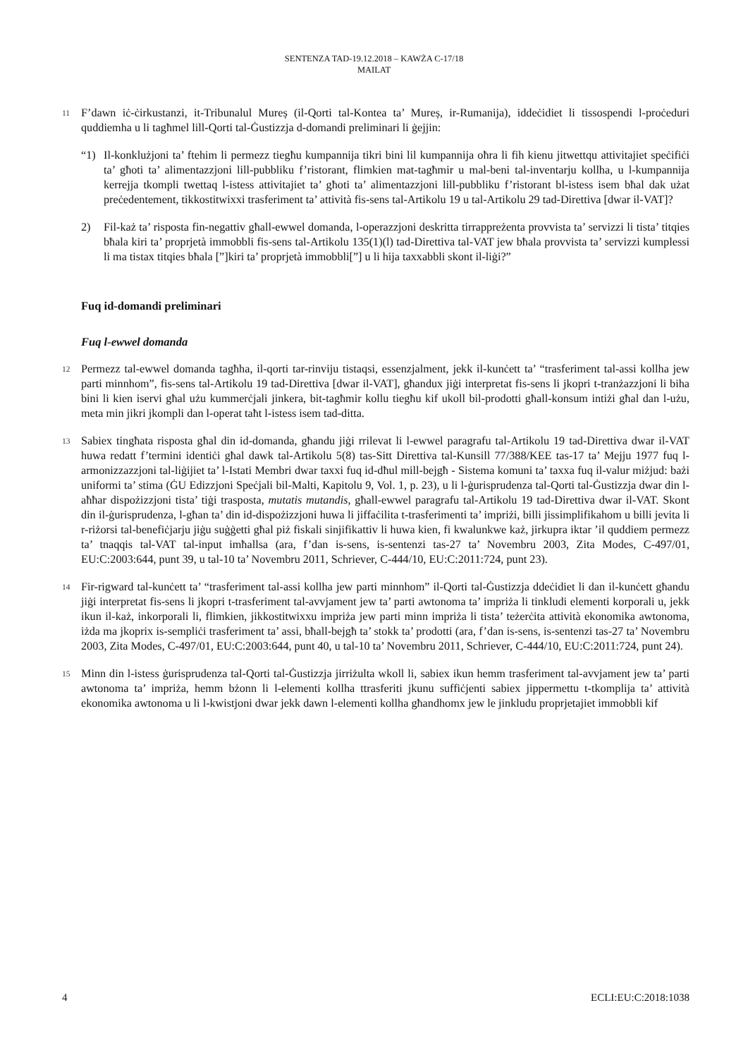SENTENZA TAD-19.12.2018 – KAWŻA C-17/18
MAILAT
11
F’dawn iċ-ċirkustanzi, it-Tribunalul Mureș (il-Qorti tal-Kontea ta’ Mureș, ir-Rumanija), iddeċidiet li tissospendi l-proċeduri quddiemha u li tagħmel lill-Qorti tal-Ġustizzja d-domandi preliminari li ġejjin:
“1) Il-konklużjoni ta’ ftehim li permezz tiegħu kumpannija tikri bini lil kumpannija oħra li fih kienu jitwettqu attivitajiet speċifiċi ta’ għoti ta’ alimentazzjoni lill-pubbliku f’ristorant, flimkien mat-tagħmir u mal-beni tal-inventarju kollha, u l-kumpannija kerrejja tkompli twettaq l-istess attivitajiet ta’ għoti ta’ alimentazzjoni lill-pubbliku f’ristorant bl-istess isem bħal dak użat preċedentement, tikkostitwixxi trasferiment ta’ attività fis-sens tal-Artikolu 19 u tal-Artikolu 29 tad-Direttiva [dwar il-VAT]?
2) Fil-każ ta’ risposta fin-negattiv għall-ewwel domanda, l-operazzjoni deskritta tirrappreżenta provvista ta’ servizzi li tista’ titqies bħala kiri ta’ proprjetà immobbli fis-sens tal-Artikolu 135(1)(l) tad-Direttiva tal-VAT jew bħala provvista ta’ servizzi kumplessi li ma tistax titqies bħala [”]kiri ta’ proprjetà immobbli[”] u li hija taxxabbli skont il-liġi?”
Fuq id-domandi preliminari
Fuq l-ewwel domanda
12
Permezz tal-ewwel domanda tagħha, il-qorti tar-rinviju tistaqsi, essenzjalment, jekk il-kunċett ta’ “trasferiment tal-assi kollha jew parti minnhom”, fis-sens tal-Artikolu 19 tad-Direttiva [dwar il-VAT], għandux jiġi interpretat fis-sens li jkopri t-tranżazzjoni li biha bini li kien iservi għal użu kummerċjali jinkera, bit-tagħmir kollu tiegħu kif ukoll bil-prodotti għall-konsum intiżi għal dan l-użu, meta min jikri jkompli dan l-operat taħt l-istess isem tad-ditta.
13
Sabiex tingħata risposta għal din id-domanda, għandu jiġi rrilevat li l-ewwel paragrafu tal-Artikolu 19 tad-Direttiva dwar il-VAT huwa redatt f’termini identiċi għal dawk tal-Artikolu 5(8) tas-Sitt Direttiva tal-Kunsill 77/388/KEE tas-17 ta’ Mejju 1977 fuq l-armonizzazzjoni tal-liġijiet ta’ l-Istati Membri dwar taxxi fuq id-dħul mill-bejgħ - Sistema komuni ta’ taxxa fuq il-valur miżjud: bażi uniformi ta’ stima (ĠU Edizzjoni Speċjali bil-Malti, Kapitolu 9, Vol. 1, p. 23), u li l-ġurisprudenza tal-Qorti tal-Ġustizzja dwar din l-aħħar dispożizzjoni tista’ tiġi trasposta, mutatis mutandis, għall-ewwel paragrafu tal-Artikolu 19 tad-Direttiva dwar il-VAT. Skont din il-ġurisprudenza, l-għan ta’ din id-dispożizzjoni huwa li jiffaċilita t-trasferimenti ta’ impriżi, billi jissimplifikahom u billi jevita li r-riżorsi tal-benefiċjarju jiġu suġġetti għal piż fiskali sinjifikattiv li huwa kien, fi kwalunkwe każ, jirkupra iktar ’il quddiem permezz ta’ tnaqqis tal-VAT tal-input imħallsa (ara, f’dan is-sens, is-sentenzi tas-27 ta’ Novembru 2003, Zita Modes, C-497/01, EU:C:2003:644, punt 39, u tal-10 ta’ Novembru 2011, Schriever, C-444/10, EU:C:2011:724, punt 23).
14
Fir-rigward tal-kunċett ta’ “trasferiment tal-assi kollha jew parti minnhom” il-Qorti tal-Ġustizzja ddeċidiet li dan il-kunċett għandu jiġi interpretat fis-sens li jkopri t-trasferiment tal-avvjament jew ta’ parti awtonoma ta’ impriża li tinkludi elementi korporali u, jekk ikun il-każ, inkorporali li, flimkien, jikkostitwixxu impriża jew parti minn impriża li tista’ teżerċita attività ekonomika awtonoma, iżda ma jkoprix is-sempliċi trasferiment ta’ assi, bħall-bejgħ ta’ stokk ta’ prodotti (ara, f’dan is-sens, is-sentenzi tas-27 ta’ Novembru 2003, Zita Modes, C-497/01, EU:C:2003:644, punt 40, u tal-10 ta’ Novembru 2011, Schriever, C-444/10, EU:C:2011:724, punt 24).
15
Minn din l-istess ġurisprudenza tal-Qorti tal-Ġustizzja jirriżulta wkoll li, sabiex ikun hemm trasferiment tal-avvjament jew ta’ parti awtonoma ta’ impriża, hemm bżonn li l-elementi kollha ttrasferiti jkunu suffiċjenti sabiex jippermettu t-tkomplija ta’ attività ekonomika awtonoma u li l-kwistjoni dwar jekk dawn l-elementi kollha għandhomx jew le jinkludu proprjetajiet immobbli kif
4 ECLI:EU:C:2018:1038